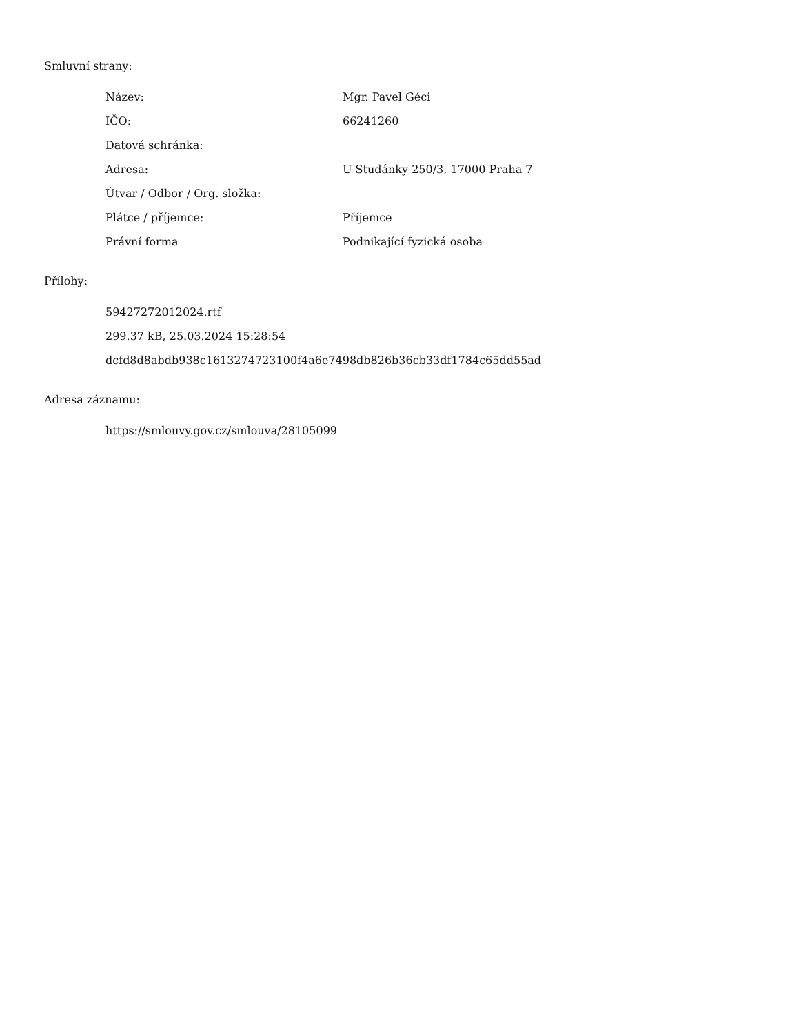Smluvní strany:
| Název: | Mgr. Pavel Géci |
| IČO: | 66241260 |
| Datová schránka: | |
| Adresa: | U Studánky 250/3, 17000 Praha 7 |
| Útvar / Odbor / Org. složka: | |
| Plátce / příjemce: | Příjemce |
| Právní forma | Podnikající fyzická osoba |
Přílohy:
59427272012024.rtf
299.37 kB, 25.03.2024 15:28:54
dcfd8d8abdb938c1613274723100f4a6e7498db826b36cb33df1784c65dd55ad
Adresa záznamu:
https://smlouvy.gov.cz/smlouva/28105099